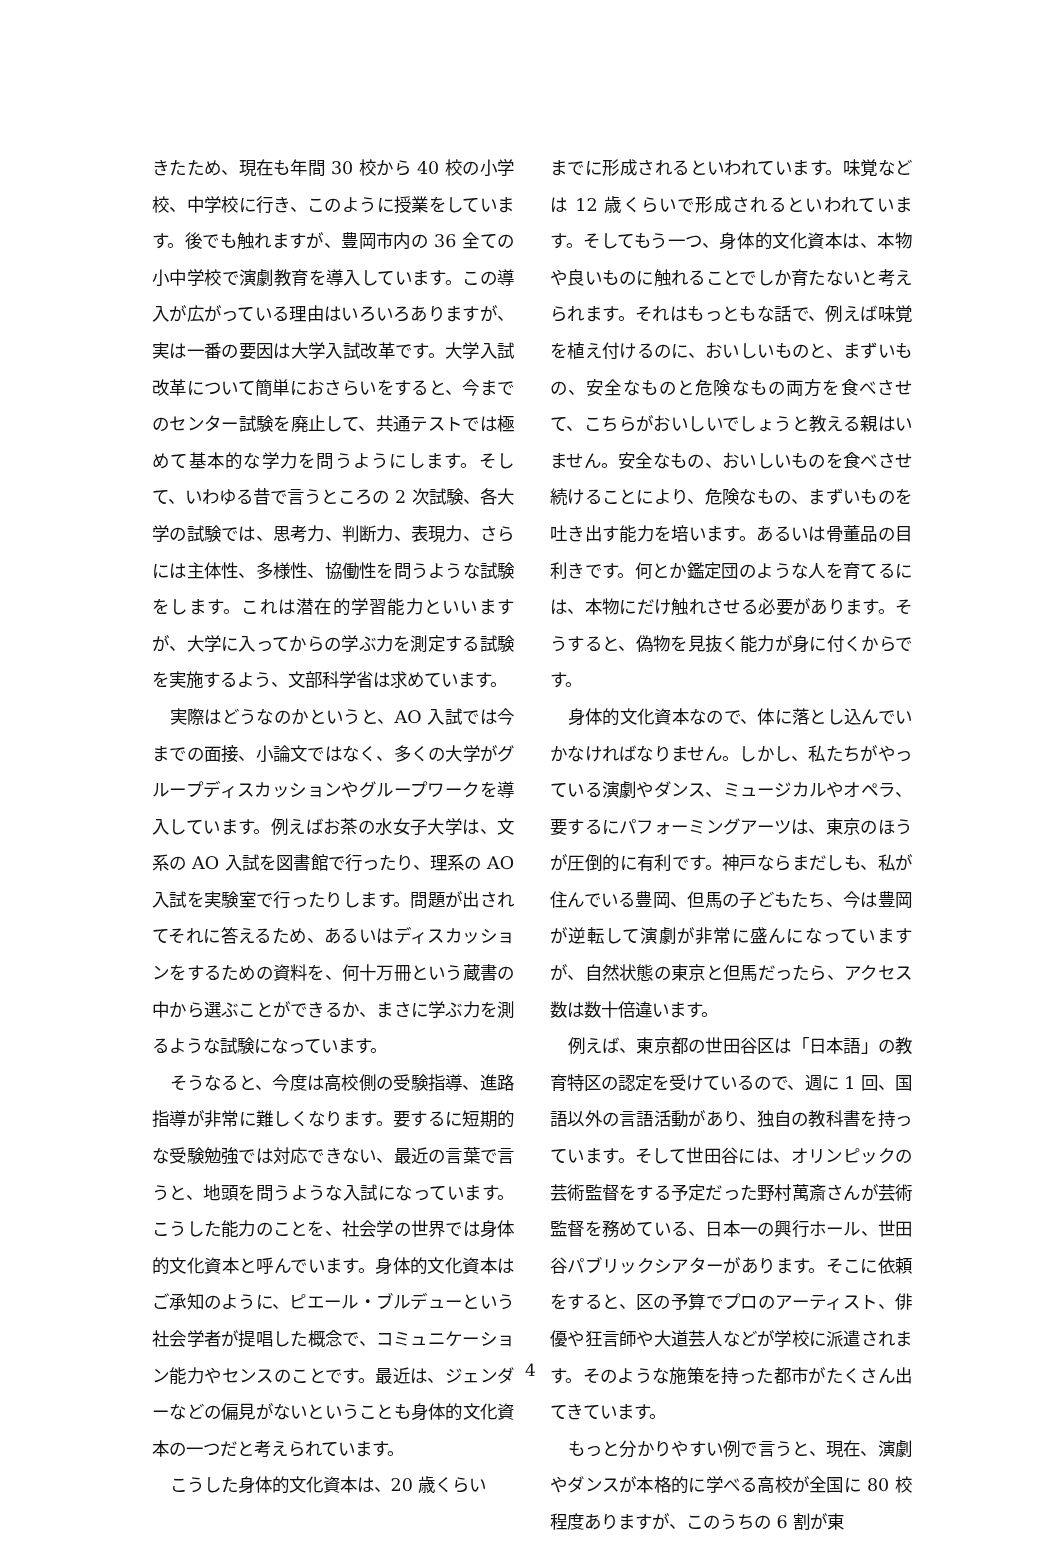きたため、現在も年間 30 校から 40 校の小学校、中学校に行き、このように授業をしています。後でも触れますが、豊岡市内の 36 全ての小中学校で演劇教育を導入しています。この導入が広がっている理由はいろいろありますが、実は一番の要因は大学入試改革です。大学入試改革について簡単におさらいをすると、今までのセンター試験を廃止して、共通テストでは極めて基本的な学力を問うようにします。そして、いわゆる昔で言うところの 2 次試験、各大学の試験では、思考力、判断力、表現力、さらには主体性、多様性、協働性を問うような試験をします。これは潜在的学習能力といいますが、大学に入ってからの学ぶ力を測定する試験を実施するよう、文部科学省は求めています。
実際はどうなのかというと、AO 入試では今までの面接、小論文ではなく、多くの大学がグループディスカッションやグループワークを導入しています。例えばお茶の水女子大学は、文系の AO 入試を図書館で行ったり、理系の AO 入試を実験室で行ったりします。問題が出されてそれに答えるため、あるいはディスカッションをするための資料を、何十万冊という蔵書の中から選ぶことができるか、まさに学ぶ力を測るような試験になっています。
そうなると、今度は高校側の受験指導、進路指導が非常に難しくなります。要するに短期的な受験勉強では対応できない、最近の言葉で言うと、地頭を問うような入試になっています。こうした能力のことを、社会学の世界では身体的文化資本と呼んでいます。身体的文化資本はご承知のように、ピエール・ブルデューという社会学者が提唱した概念で、コミュニケーション能力やセンスのことです。最近は、ジェンダーなどの偏見がないということも身体的文化資本の一つだと考えられています。
こうした身体的文化資本は、20 歳くらい
までに形成されるといわれています。味覚などは 12 歳くらいで形成されるといわれています。そしてもう一つ、身体的文化資本は、本物や良いものに触れることでしか育たないと考えられます。それはもっともな話で、例えば味覚を植え付けるのに、おいしいものと、まずいもの、安全なものと危険なもの両方を食べさせて、こちらがおいしいでしょうと教える親はいません。安全なもの、おいしいものを食べさせ続けることにより、危険なもの、まずいものを吐き出す能力を培います。あるいは骨董品の目利きです。何とか鑑定団のような人を育てるには、本物にだけ触れさせる必要があります。そうすると、偽物を見抜く能力が身に付くからです。
身体的文化資本なので、体に落とし込んでいかなければなりません。しかし、私たちがやっている演劇やダンス、ミュージカルやオペラ、要するにパフォーミングアーツは、東京のほうが圧倒的に有利です。神戸ならまだしも、私が住んでいる豊岡、但馬の子どもたち、今は豊岡が逆転して演劇が非常に盛んになっていますが、自然状態の東京と但馬だったら、アクセス数は数十倍違います。
例えば、東京都の世田谷区は「日本語」の教育特区の認定を受けているので、週に 1 回、国語以外の言語活動があり、独自の教科書を持っています。そして世田谷には、オリンピックの芸術監督をする予定だった野村萬斎さんが芸術監督を務めている、日本一の興行ホール、世田谷パブリックシアターがあります。そこに依頼をすると、区の予算でプロのアーティスト、俳優や狂言師や大道芸人などが学校に派遣されます。そのような施策を持った都市がたくさん出てきています。
もっと分かりやすい例で言うと、現在、演劇やダンスが本格的に学べる高校が全国に 80 校程度ありますが、このうちの 6 割が東
4